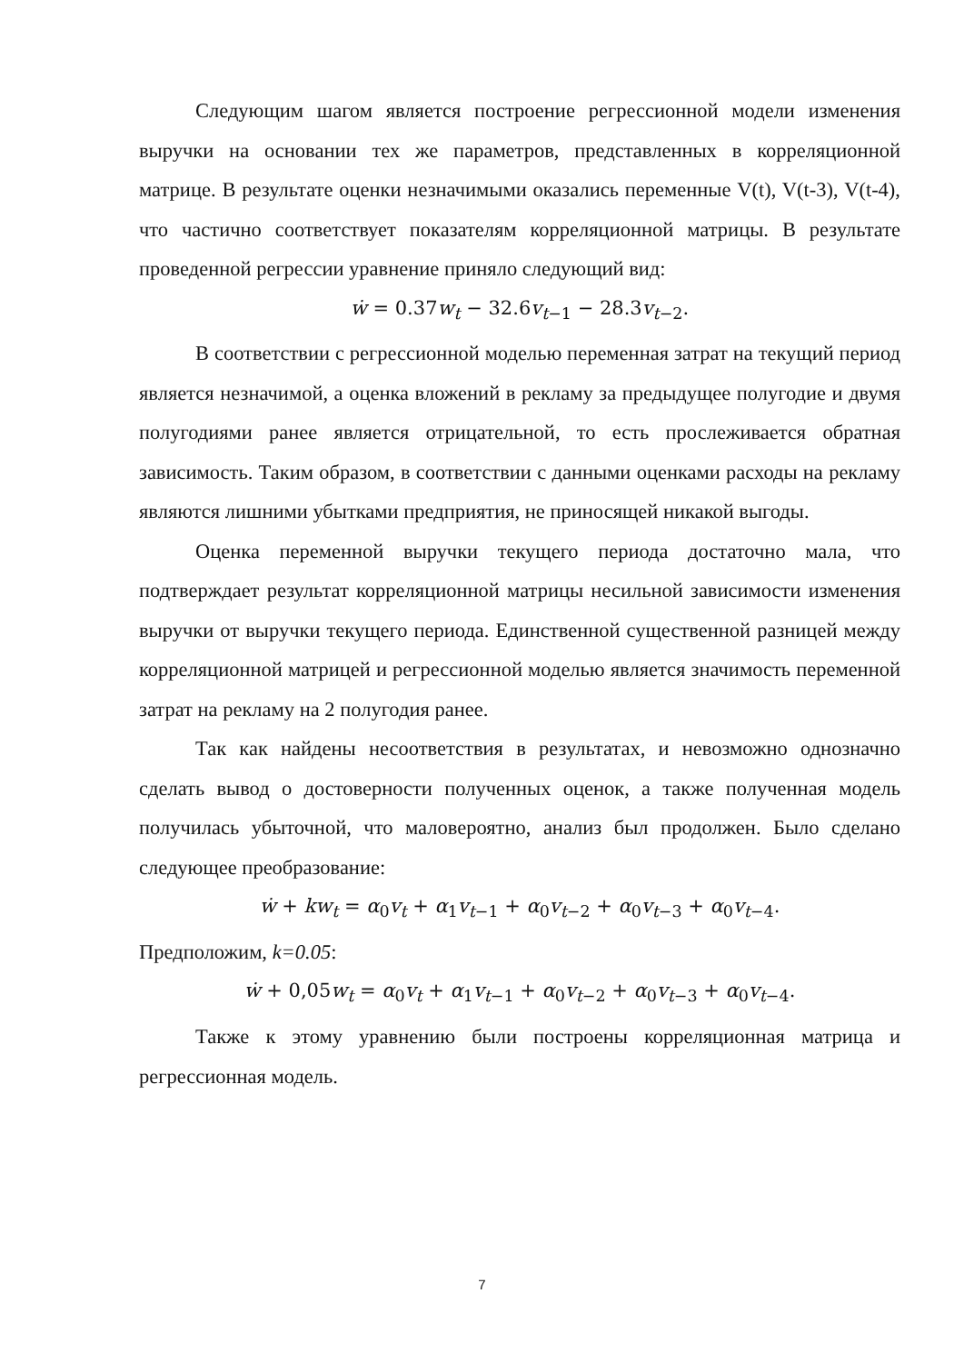Следующим шагом является построение регрессионной модели изменения выручки на основании тех же параметров, представленных в корреляционной матрице. В результате оценки незначимыми оказались переменные V(t), V(t-3), V(t-4), что частично соответствует показателям корреляционной матрицы. В результате проведенной регрессии уравнение приняло следующий вид:
ẇ = 0.37w<sub>t</sub> − 32.6v<sub>t−1</sub> − 28.3v<sub>t−2</sub>.
В соответствии с регрессионной моделью переменная затрат на текущий период является незначимой, а оценка вложений в рекламу за предыдущее полугодие и двумя полугодиями ранее является отрицательной, то есть прослеживается обратная зависимость. Таким образом, в соответствии с данными оценками расходы на рекламу являются лишними убытками предприятия, не приносящей никакой выгоды.
Оценка переменной выручки текущего периода достаточно мала, что подтверждает результат корреляционной матрицы несильной зависимости изменения выручки от выручки текущего периода. Единственной существенной разницей между корреляционной матрицей и регрессионной моделью является значимость переменной затрат на рекламу на 2 полугодия ранее.
Так как найдены несоответствия в результатах, и невозможно однозначно сделать вывод о достоверности полученных оценок, а также полученная модель получилась убыточной, что маловероятно, анализ был продолжен. Было сделано следующее преобразование:
ẇ + kw<sub>t</sub> = α<sub>0</sub>v<sub>t</sub> + α<sub>1</sub>v<sub>t−1</sub> + α<sub>0</sub>v<sub>t−2</sub> + α<sub>0</sub>v<sub>t−3</sub> + α<sub>0</sub>v<sub>t−4</sub>.
Предположим, k=0.05:
ẇ + 0,05w<sub>t</sub> = α<sub>0</sub>v<sub>t</sub> + α<sub>1</sub>v<sub>t−1</sub> + α<sub>0</sub>v<sub>t−2</sub> + α<sub>0</sub>v<sub>t−3</sub> + α<sub>0</sub>v<sub>t−4</sub>.
Также к этому уравнению были построены корреляционная матрица и регрессионная модель.
7